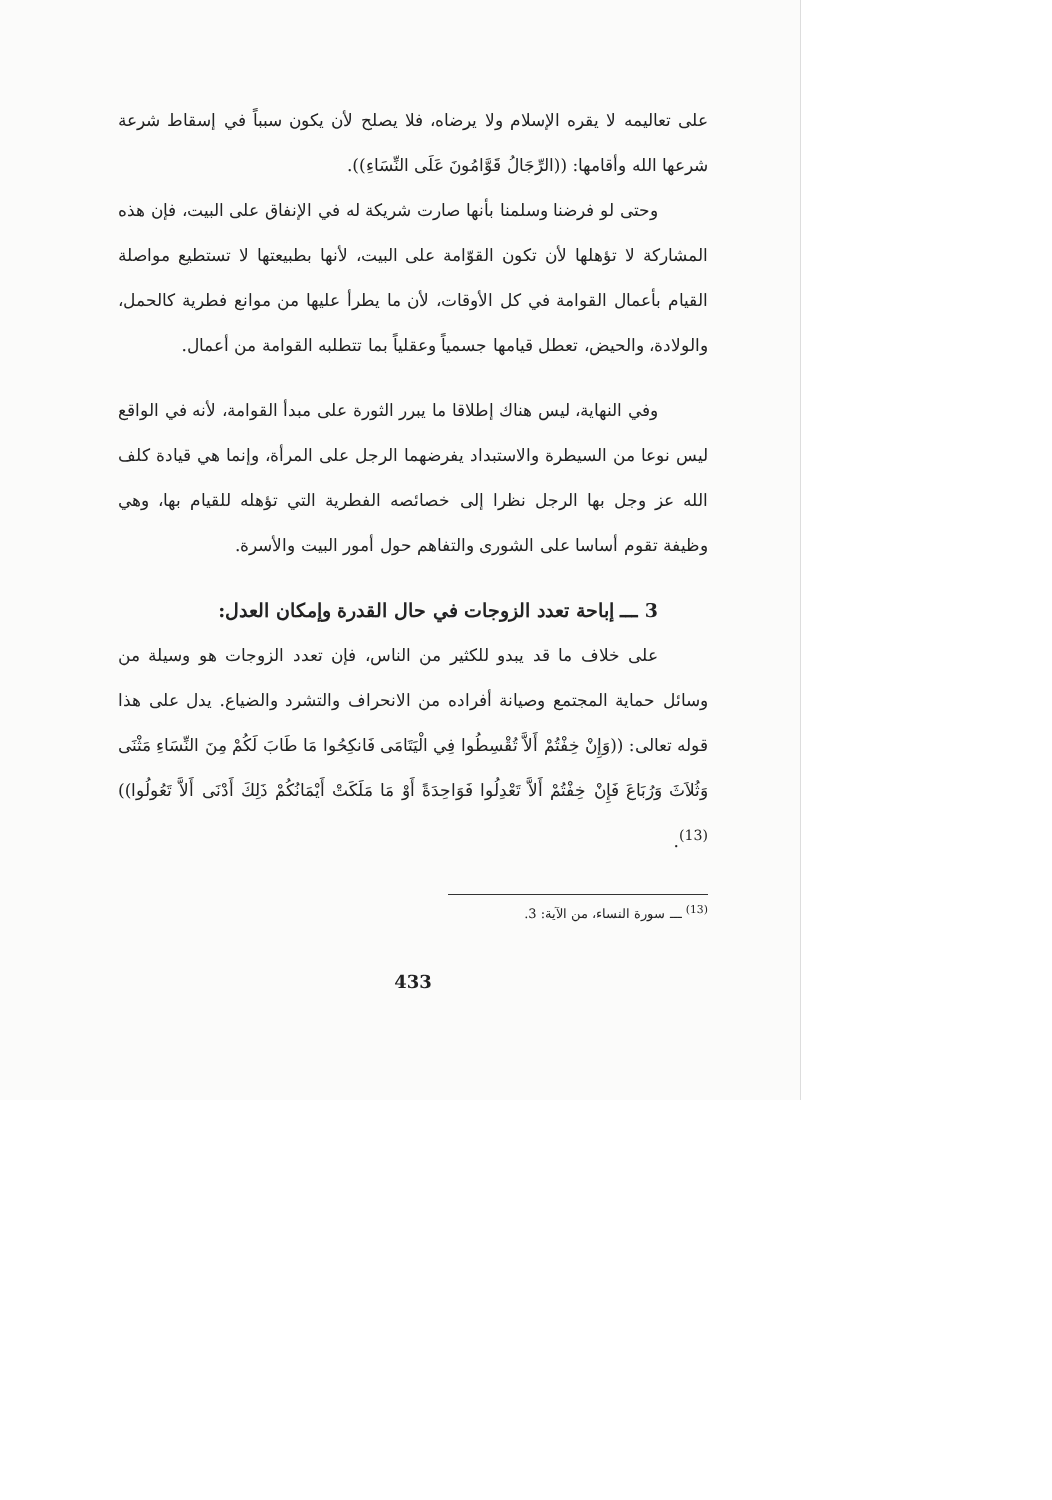على تعاليمه لا يقره الإسلام ولا يرضاه، فلا يصلح لأن يكون سبباً في إسقاط شرعة شرعها الله وأقامها: ((الرِّجَالُ قَوَّامُونَ عَلَى النِّسَاءِ)).
وحتى لو فرضنا وسلمنا بأنها صارت شريكة له في الإنفاق على البيت، فإن هذه المشاركة لا تؤهلها لأن تكون القوّامة على البيت، لأنها بطبيعتها لا تستطيع مواصلة القيام بأعمال القوامة في كل الأوقات، لأن ما يطرأ عليها من موانع فطرية كالحمل، والولادة، والحيض، تعطل قيامها جسمياً وعقلياً بما تتطلبه القوامة من أعمال.
وفي النهاية، ليس هناك إطلاقا ما يبرر الثورة على مبدأ القوامة، لأنه في الواقع ليس نوعا من السيطرة والاستبداد يفرضهما الرجل على المرأة، وإنما هي قيادة كلف الله عز وجل بها الرجل نظرا إلى خصائصه الفطرية التي تؤهله للقيام بها، وهي وظيفة تقوم أساسا على الشورى والتفاهم حول أمور البيت والأسرة.
3 ـــ إباحة تعدد الزوجات في حال القدرة وإمكان العدل:
على خلاف ما قد يبدو للكثير من الناس، فإن تعدد الزوجات هو وسيلة من وسائل حماية المجتمع وصيانة أفراده من الانحراف والتشرد والضياع. يدل على هذا قوله تعالى: ((وَإِنْ خِفْتُمْ أَلاَّ تُقْسِطُوا فِي الْيَتَامَى فَانكِحُوا مَا طَابَ لَكُمْ مِنَ النِّسَاءِ مَثْنَى وَثُلاَثَ وَرُبَاعَ فَإِنْ خِفْتُمْ أَلاَّ تَعْدِلُوا فَوَاحِدَةً أَوْ مَا مَلَكَتْ أَيْمَانُكُمْ ذَلِكَ أَدْنَى أَلاَّ تَعُولُوا))<sup>(13)</sup>.
<sup>(13)</sup> ـــ سورة النساء، من الآية: 3.
433